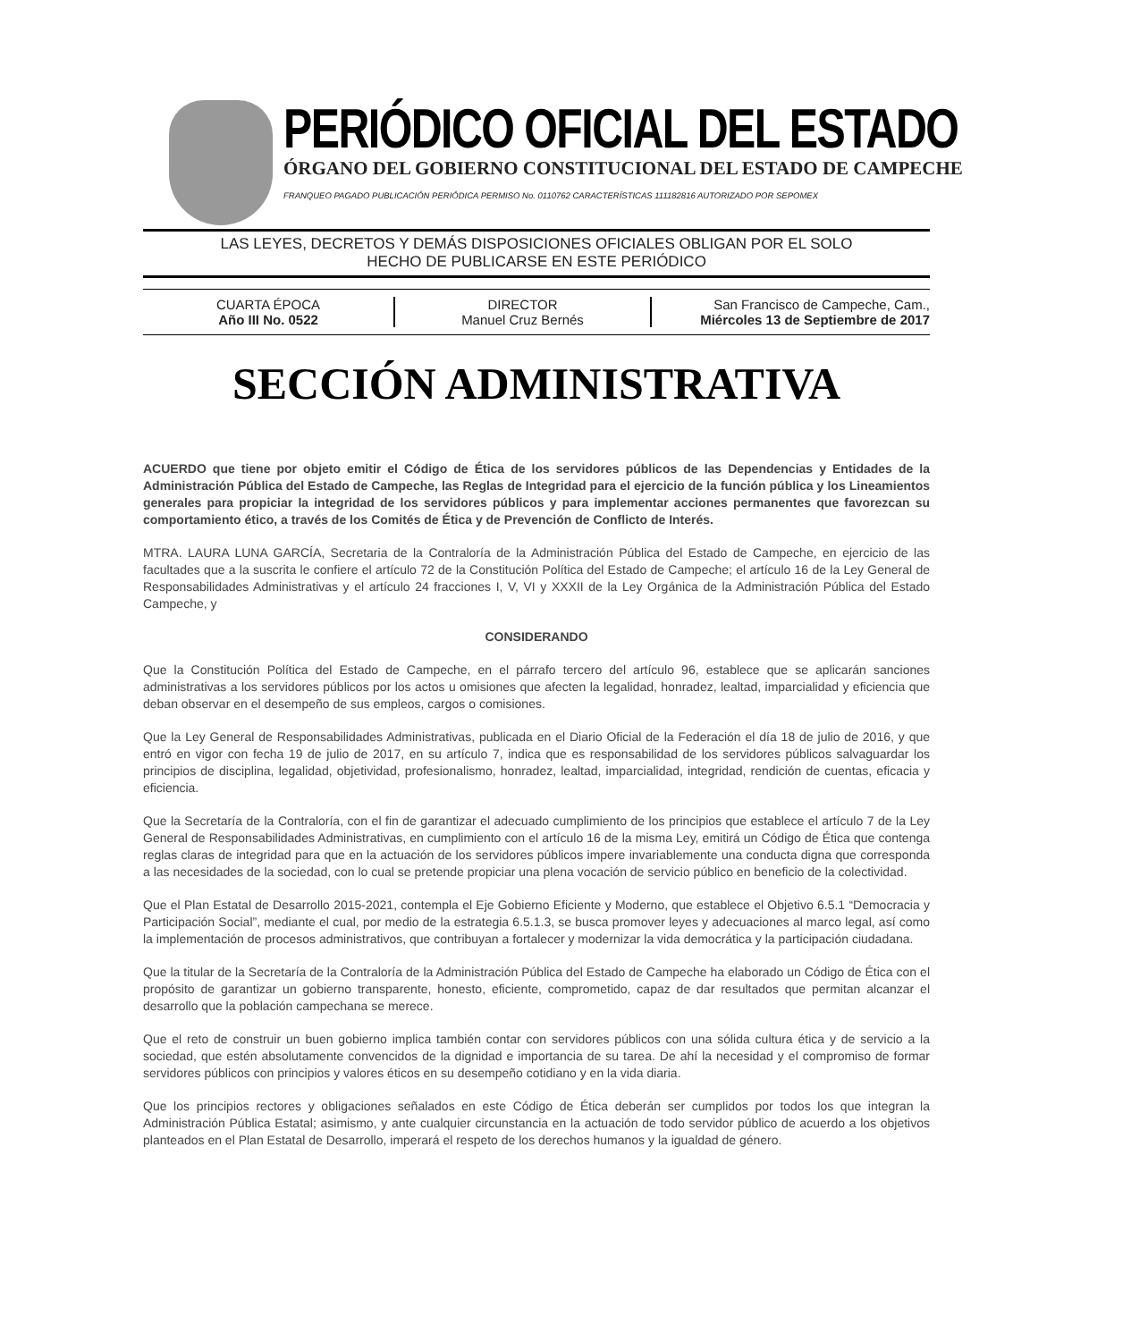PERIÓDICO OFICIAL DEL ESTADO
ÓRGANO DEL GOBIERNO CONSTITUCIONAL DEL ESTADO DE CAMPECHE
FRANQUEO PAGADO PUBLICACIÓN PERIÓDICA PERMISO No. 0110762 CARACTERÍSTICAS 111182816 AUTORIZADO POR SEPOMEX
LAS LEYES, DECRETOS Y DEMÁS DISPOSICIONES OFICIALES OBLIGAN POR EL SOLO
HECHO DE PUBLICARSE EN ESTE PERIÓDICO
CUARTA ÉPOCA
Año III No. 0522
DIRECTOR
Manuel Cruz Bernés
San Francisco de Campeche, Cam.,
Miércoles 13 de Septiembre de 2017
SECCIÓN ADMINISTRATIVA
ACUERDO que tiene por objeto emitir el Código de Ética de los servidores públicos de las Dependencias y Entidades de la Administración Pública del Estado de Campeche, las Reglas de Integridad para el ejercicio de la función pública y los Lineamientos generales para propiciar la integridad de los servidores públicos y para implementar acciones permanentes que favorezcan su comportamiento ético, a través de los Comités de Ética y de Prevención de Conflicto de Interés.
MTRA. LAURA LUNA GARCÍA, Secretaria de la Contraloría de la Administración Pública del Estado de Campeche, en ejercicio de las facultades que a la suscrita le confiere el artículo 72 de la Constitución Política del Estado de Campeche; el artículo 16 de la Ley General de Responsabilidades Administrativas y el artículo 24 fracciones I, V, VI y XXXII de la Ley Orgánica de la Administración Pública del Estado Campeche, y
CONSIDERANDO
Que la Constitución Política del Estado de Campeche, en el párrafo tercero del artículo 96, establece que se aplicarán sanciones administrativas a los servidores públicos por los actos u omisiones que afecten la legalidad, honradez, lealtad, imparcialidad y eficiencia que deban observar en el desempeño de sus empleos, cargos o comisiones.
Que la Ley General de Responsabilidades Administrativas, publicada en el Diario Oficial de la Federación el día 18 de julio de 2016, y que entró en vigor con fecha 19 de julio de 2017, en su artículo 7, indica que es responsabilidad de los servidores públicos salvaguardar los principios de disciplina, legalidad, objetividad, profesionalismo, honradez, lealtad, imparcialidad, integridad, rendición de cuentas, eficacia y eficiencia.
Que la Secretaría de la Contraloría, con el fin de garantizar el adecuado cumplimiento de los principios que establece el artículo 7 de la Ley General de Responsabilidades Administrativas, en cumplimiento con el artículo 16 de la misma Ley, emitirá un Código de Ética que contenga reglas claras de integridad para que en la actuación de los servidores públicos impere invariablemente una conducta digna que corresponda a las necesidades de la sociedad, con lo cual se pretende propiciar una plena vocación de servicio público en beneficio de la colectividad.
Que el Plan Estatal de Desarrollo 2015-2021, contempla el Eje Gobierno Eficiente y Moderno, que establece el Objetivo 6.5.1 “Democracia y Participación Social”, mediante el cual, por medio de la estrategia 6.5.1.3, se busca promover leyes y adecuaciones al marco legal, así como la implementación de procesos administrativos, que contribuyan a fortalecer y modernizar la vida democrática y la participación ciudadana.
Que la titular de la Secretaría de la Contraloría de la Administración Pública del Estado de Campeche ha elaborado un Código de Ética con el propósito de garantizar un gobierno transparente, honesto, eficiente, comprometido, capaz de dar resultados que permitan alcanzar el desarrollo que la población campechana se merece.
Que el reto de construir un buen gobierno implica también contar con servidores públicos con una sólida cultura ética y de servicio a la sociedad, que estén absolutamente convencidos de la dignidad e importancia de su tarea. De ahí la necesidad y el compromiso de formar servidores públicos con principios y valores éticos en su desempeño cotidiano y en la vida diaria.
Que los principios rectores y obligaciones señalados en este Código de Ética deberán ser cumplidos por todos los que integran la Administración Pública Estatal; asimismo, y ante cualquier circunstancia en la actuación de todo servidor público de acuerdo a los objetivos planteados en el Plan Estatal de Desarrollo, imperará el respeto de los derechos humanos y la igualdad de género.